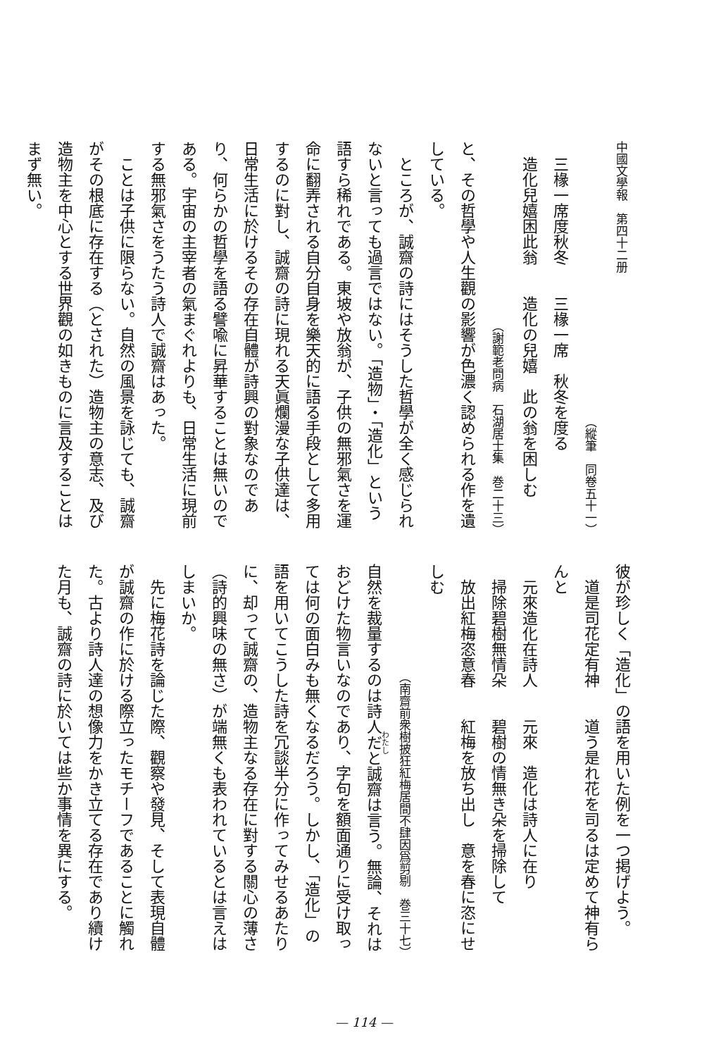中國文學報　第四十二册
（縱筆　同卷五十一）
　三椽一席度秋冬　　三椽一席　秋冬を度る
　造化兒嬉困此翁　　造化の兒嬉　此の翁を困しむ
（謝範老問病　石湖居士集　巻二十三）
と、その哲學や人生觀の影響が色濃く認められる作を遺している。
　ところが、誠齋の詩にはそうした哲學が全く感じられないと言っても過言ではない。「造物」・「造化」という語すら稀れである。東坡や放翁が、子供の無邪氣さを運命に翻弄される自分自身を樂天的に語る手段として多用するのに對し、誠齋の詩に現れる天眞爛漫な子供達は、日常生活に於けるその存在自體が詩興の對象なのであり、何らかの哲學を語る譬喩に昇華することは無いのである。宇宙の主宰者の氣まぐれよりも、日常生活に現前する無邪氣さをうたう詩人で誠齋はあった。
　ことは子供に限らない。自然の風景を詠じても、誠齋がその根底に存在する（とされた）造物主の意志、及び造物主を中心とする世界觀の如きものに言及することはまず無い。
彼が珍しく「造化」の語を用いた例を一つ掲げよう。
　道是司花定有神　　道う是れ花を司るは定めて神有らんと
　元來造化在詩人　　元來　造化は詩人に在り
　掃除碧樹無情朵　　碧樹の情無き朵を掃除して
　放出紅梅恣意春　　紅梅を放ち出し　意を春に恣にせしむ
（南齋前衆樹披狂紅梅居間不肆因爲剪剔　巻三十七）
自然を裁量するのは詩人だと誠齋は言う。無論、それはおどけた物言いなのであり、字句を額面通りに受け取っては何の面白みも無くなるだろう。しかし、「造化」の語を用いてこうした詩を冗談半分に作ってみせるあたりに、却って誠齋の、造物主なる存在に對する關心の薄さ（詩的興味の無さ）が端無くも表われているとは言えはしまいか。
　先に梅花詩を論じた際、觀察や發見、そして表現自體が誠齋の作に於ける際立ったモチーフであることに觸れた。古より詩人達の想像力をかき立てる存在であり續けた月も、誠齋の詩に於いては些か事情を異にする。
— 114 —